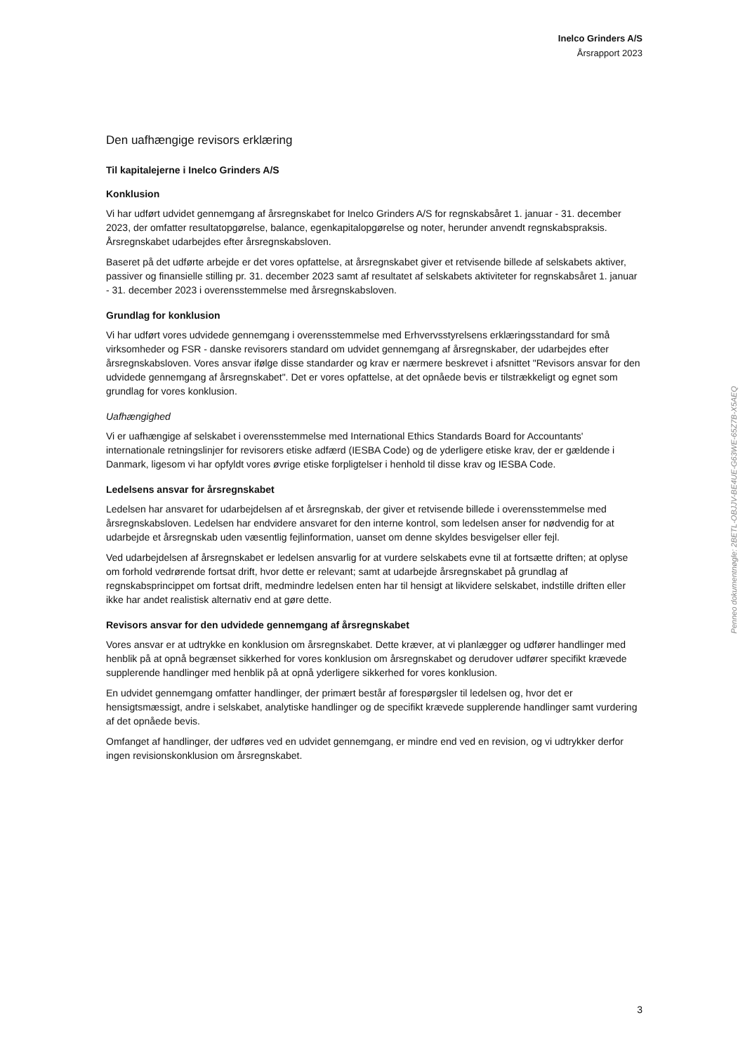Inelco Grinders A/S
Årsrapport 2023
Den uafhængige revisors erklæring
Til kapitalejerne i Inelco Grinders A/S
Konklusion
Vi har udført udvidet gennemgang af årsregnskabet for Inelco Grinders A/S for regnskabsåret 1. januar - 31. december 2023, der omfatter resultatopgørelse, balance, egenkapitalopgørelse og noter, herunder anvendt regnskabspraksis. Årsregnskabet udarbejdes efter årsregnskabsloven.
Baseret på det udførte arbejde er det vores opfattelse, at årsregnskabet giver et retvisende billede af selskabets aktiver, passiver og finansielle stilling pr. 31. december 2023 samt af resultatet af selskabets aktiviteter for regnskabsåret 1. januar - 31. december 2023 i overensstemmelse med årsregnskabsloven.
Grundlag for konklusion
Vi har udført vores udvidede gennemgang i overensstemmelse med Erhvervsstyrelsens erklæringsstandard for små virksomheder og FSR - danske revisorers standard om udvidet gennemgang af årsregnskaber, der udarbejdes efter årsregnskabsloven. Vores ansvar ifølge disse standarder og krav er nærmere beskrevet i afsnittet "Revisors ansvar for den udvidede gennemgang af årsregnskabet". Det er vores opfattelse, at det opnåede bevis er tilstrækkeligt og egnet som grundlag for vores konklusion.
Uafhængighed
Vi er uafhængige af selskabet i overensstemmelse med International Ethics Standards Board for Accountants' internationale retningslinjer for revisorers etiske adfærd (IESBA Code) og de yderligere etiske krav, der er gældende i Danmark, ligesom vi har opfyldt vores øvrige etiske forpligtelser i henhold til disse krav og IESBA Code.
Ledelsens ansvar for årsregnskabet
Ledelsen har ansvaret for udarbejdelsen af et årsregnskab, der giver et retvisende billede i overensstemmelse med årsregnskabsloven. Ledelsen har endvidere ansvaret for den interne kontrol, som ledelsen anser for nødvendig for at udarbejde et årsregnskab uden væsentlig fejlinformation, uanset om denne skyldes besvigelser eller fejl.
Ved udarbejdelsen af årsregnskabet er ledelsen ansvarlig for at vurdere selskabets evne til at fortsætte driften; at oplyse om forhold vedrørende fortsat drift, hvor dette er relevant; samt at udarbejde årsregnskabet på grundlag af regnskabsprincippet om fortsat drift, medmindre ledelsen enten har til hensigt at likvidere selskabet, indstille driften eller ikke har andet realistisk alternativ end at gøre dette.
Revisors ansvar for den udvidede gennemgang af årsregnskabet
Vores ansvar er at udtrykke en konklusion om årsregnskabet. Dette kræver, at vi planlægger og udfører handlinger med henblik på at opnå begrænset sikkerhed for vores konklusion om årsregnskabet og derudover udfører specifikt krævede supplerende handlinger med henblik på at opnå yderligere sikkerhed for vores konklusion.
En udvidet gennemgang omfatter handlinger, der primært består af forespørgsler til ledelsen og, hvor det er hensigtsmæssigt, andre i selskabet, analytiske handlinger og de specifikt krævede supplerende handlinger samt vurdering af det opnåede bevis.
Omfanget af handlinger, der udføres ved en udvidet gennemgang, er mindre end ved en revision, og vi udtrykker derfor ingen revisionskonklusion om årsregnskabet.
Penneo dokumentnøgle: 2BETL-OBJJV-BE4UE-G63WE-65Z7B-X5AEQ
3